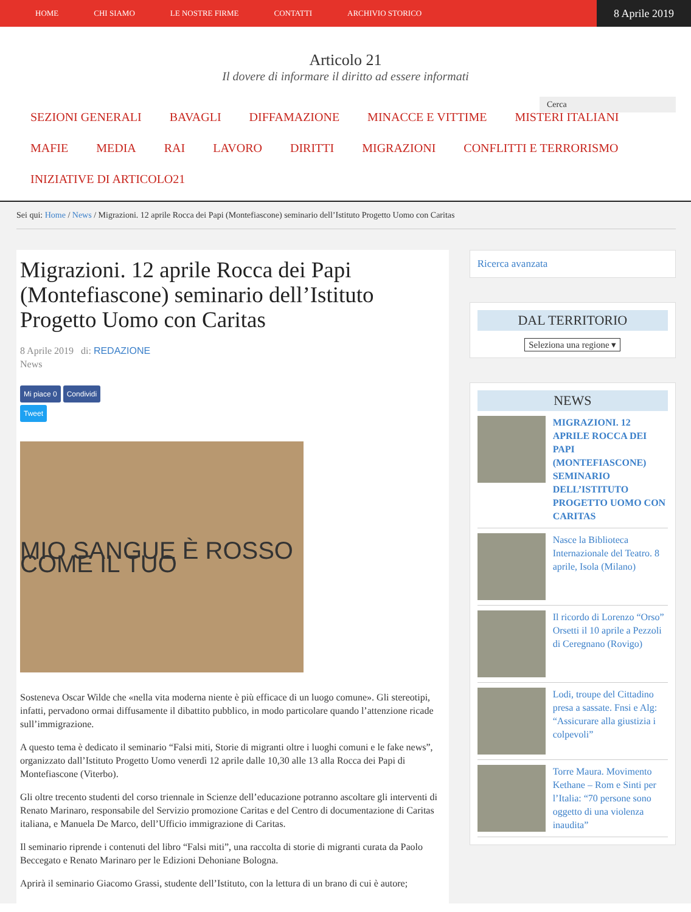HOME CHI SIAMO LE NOSTRE FIRME CONTATTI ARCHIVIO STORICO
8 Aprile 2019
Articolo 21
Il dovere di informare il diritto ad essere informati
Cerca
SEZIONI GENERALI BAVAGLI DIFFAMAZIONE MINACCE E VITTIME MISTERI ITALIANI MAFIE MEDIA RAI LAVORO DIRITTI MIGRAZIONI CONFLITTI E TERRORISMO INIZIATIVE DI ARTICOLO21
Sei qui: Home / News / Migrazioni. 12 aprile Rocca dei Papi (Montefiascone) seminario dell’Istituto Progetto Uomo con Caritas
Migrazioni. 12 aprile Rocca dei Papi (Montefiascone) seminario dell’Istituto Progetto Uomo con Caritas
8 Aprile 2019 di: REDAZIONE
News
Mi piace 0 Condividi
Tweet
MIO SANGUE È ROSSO COME IL TUO
Sosteneva Oscar Wilde che «nella vita moderna niente è più efficace di un luogo comune». Gli stereotipi, infatti, pervadono ormai diffusamente il dibattito pubblico, in modo particolare quando l’attenzione ricade sull’immigrazione.
A questo tema è dedicato il seminario “Falsi miti, Storie di migranti oltre i luoghi comuni e le fake news”, organizzato dall’Istituto Progetto Uomo venerdì 12 aprile dalle 10,30 alle 13 alla Rocca dei Papi di Montefiascone (Viterbo).
Gli oltre trecento studenti del corso triennale in Scienze dell’educazione potranno ascoltare gli interventi di Renato Marinaro, responsabile del Servizio promozione Caritas e del Centro di documentazione di Caritas italiana, e Manuela De Marco, dell’Ufficio immigrazione di Caritas.
Il seminario riprende i contenuti del libro “Falsi miti”, una raccolta di storie di migranti curata da Paolo Beccegato e Renato Marinaro per le Edizioni Dehoniane Bologna.
Aprirà il seminario Giacomo Grassi, studente dell’Istituto, con la lettura di un brano di cui è autore;
Ricerca avanzata
DAL TERRITORIO
Seleziona una regione ▾
NEWS
MIGRAZIONI. 12 APRILE ROCCA DEI PAPI (MONTEFIASCONE) SEMINARIO DELL’ISTITUTO PROGETTO UOMO CON CARITAS
Nasce la Biblioteca Internazionale del Teatro. 8 aprile, Isola (Milano)
Il ricordo di Lorenzo “Orso” Orsetti il 10 aprile a Pezzoli di Ceregnano (Rovigo)
Lodi, troupe del Cittadino presa a sassate. Fnsi e Alg: “Assicurare alla giustizia i colpevoli”
Torre Maura. Movimento Kethane – Rom e Sinti per l’Italia: “70 persone sono oggetto di una violenza inaudita”